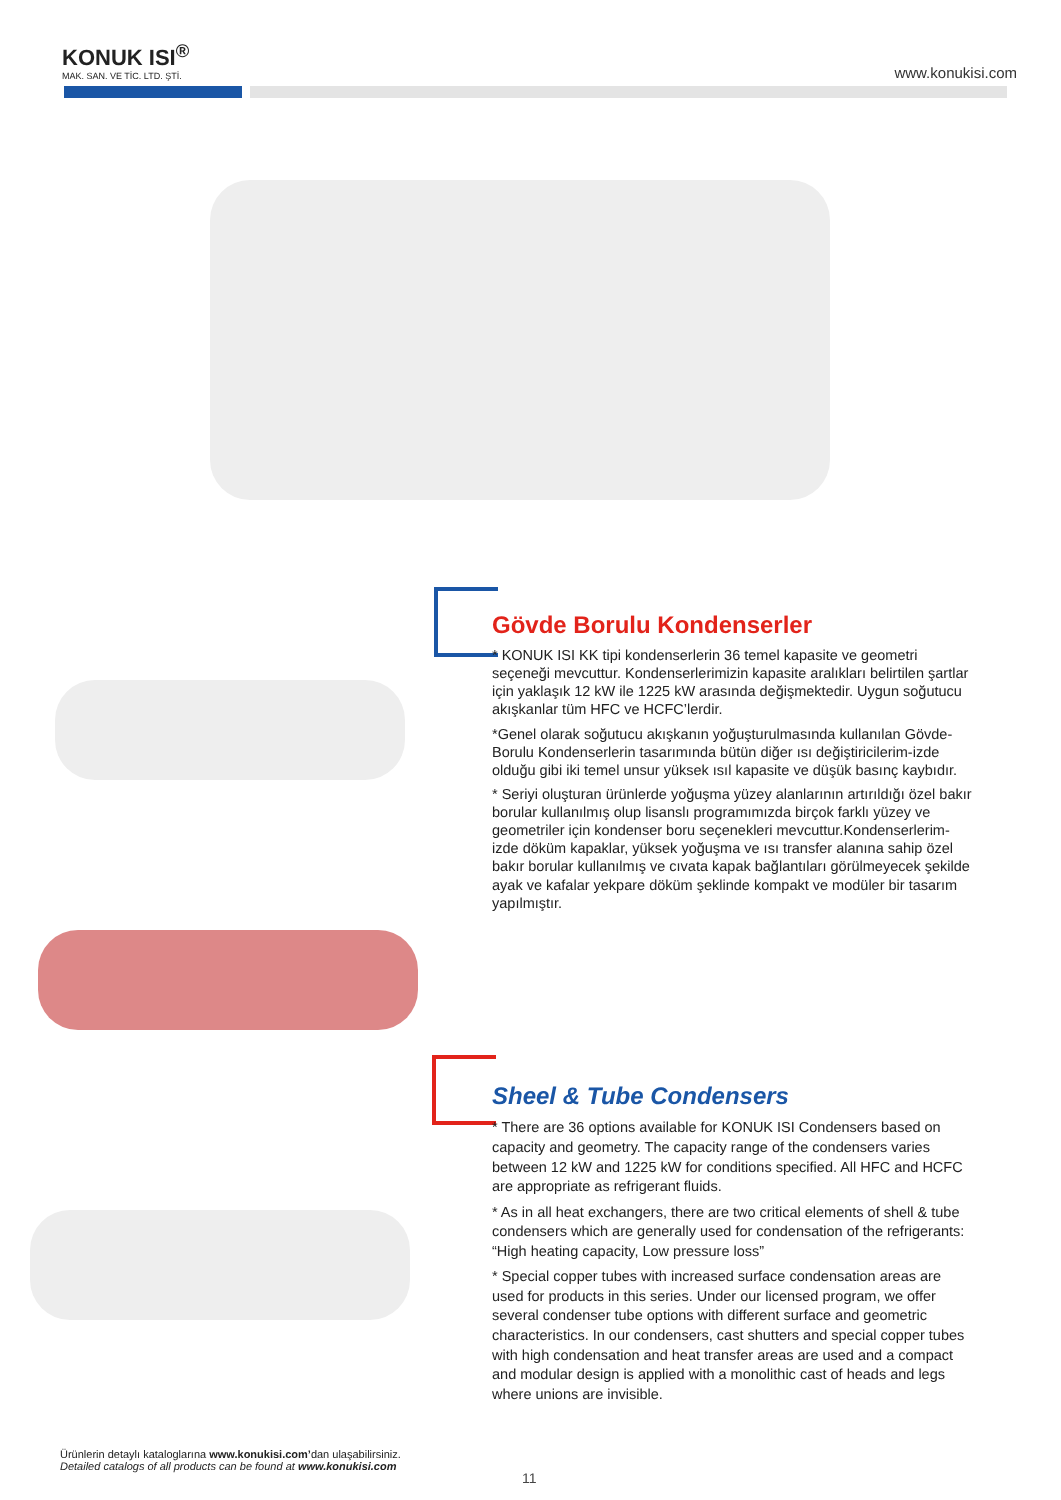KONUK ISI<sup>®</sup>
MAK. SAN. VE TİC. LTD. ŞTİ.
www.konukisi.com
Gövde Borulu Kondenserler
* KONUK ISI KK tipi kondenserlerin 36 temel kapasite ve geometri seçeneği mevcuttur. Kondenserlerimizin kapasite aralıkları belirtilen şartlar için yaklaşık 12 kW ile 1225 kW arasında değişmektedir. Uygun soğutucu akışkanlar tüm HFC ve HCFC’lerdir.
*Genel olarak soğutucu akışkanın yoğuşturulmasında kullanılan Gövde-Borulu Kondenserlerin tasarımında bütün diğer ısı değiştiricilerim-izde olduğu gibi iki temel unsur yüksek ısıl kapasite ve düşük basınç kaybıdır.
* Seriyi oluşturan ürünlerde yoğuşma yüzey alanlarının artırıldığı özel bakır borular kullanılmış olup lisanslı programımızda birçok farklı yüzey ve geometriler için kondenser boru seçenekleri mevcuttur.Kondenserlerim-izde döküm kapaklar, yüksek yoğuşma ve ısı transfer alanına sahip özel bakır borular kullanılmış ve cıvata kapak bağlantıları görülmeyecek şekilde ayak ve kafalar yekpare döküm şeklinde kompakt ve modüler bir tasarım yapılmıştır.
Sheel & Tube Condensers
* There are 36 options available for KONUK ISI Condensers based on capacity and geometry. The capacity range of the condensers varies between 12 kW and 1225 kW for conditions specified. All HFC and HCFC are appropriate as refrigerant fluids.
* As in all heat exchangers, there are two critical elements of shell & tube condensers which are generally used for condensation of the refrigerants: “High heating capacity, Low pressure loss”
* Special copper tubes with increased surface condensation areas are used for products in this series. Under our licensed program, we offer several condenser tube options with different surface and geometric characteristics. In our condensers, cast shutters and special copper tubes with high condensation and heat transfer areas are used and a compact and modular design is applied with a monolithic cast of heads and legs where unions are invisible.
Ürünlerin detaylı kataloglarına www.konukisi.com’dan ulaşabilirsiniz.
Detailed catalogs of all products can be found at www.konukisi.com
11